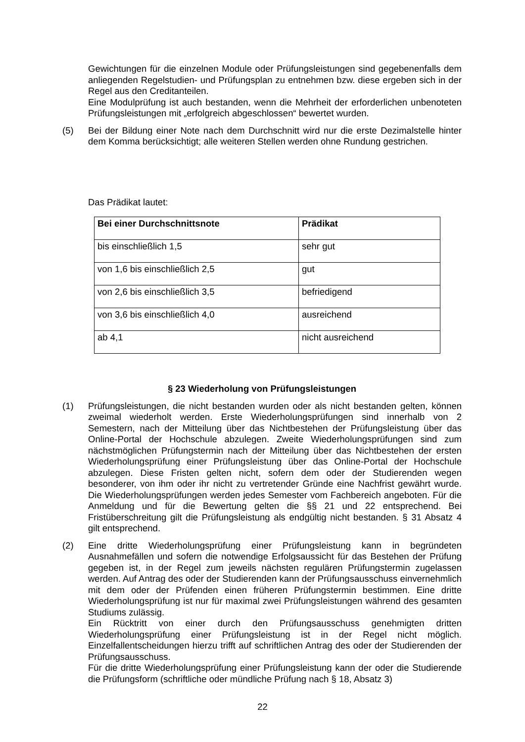Gewichtungen für die einzelnen Module oder Prüfungsleistungen sind gegebenenfalls dem anliegenden Regelstudien- und Prüfungsplan zu entnehmen bzw. diese ergeben sich in der Regel aus den Creditanteilen.
Eine Modulprüfung ist auch bestanden, wenn die Mehrheit der erforderlichen unbenoteten Prüfungsleistungen mit „erfolgreich abgeschlossen“ bewertet wurden.
(5) Bei der Bildung einer Note nach dem Durchschnitt wird nur die erste Dezimalstelle hinter dem Komma berücksichtigt; alle weiteren Stellen werden ohne Rundung gestrichen.
Das Prädikat lautet:
| Bei einer Durchschnittsnote | Prädikat |
| --- | --- |
| bis einschließlich 1,5 | sehr gut |
| von 1,6 bis einschließlich 2,5 | gut |
| von 2,6 bis einschließlich 3,5 | befriedigend |
| von 3,6 bis einschließlich 4,0 | ausreichend |
| ab 4,1 | nicht ausreichend |
§ 23 Wiederholung von Prüfungsleistungen
(1) Prüfungsleistungen, die nicht bestanden wurden oder als nicht bestanden gelten, können zweimal wiederholt werden. Erste Wiederholungsprüfungen sind innerhalb von 2 Semestern, nach der Mitteilung über das Nichtbestehen der Prüfungsleistung über das Online-Portal der Hochschule abzulegen. Zweite Wiederholungsprüfungen sind zum nächstmöglichen Prüfungstermin nach der Mitteilung über das Nichtbestehen der ersten Wiederholungsprüfung einer Prüfungsleistung über das Online-Portal der Hochschule abzulegen. Diese Fristen gelten nicht, sofern dem oder der Studierenden wegen besonderer, von ihm oder ihr nicht zu vertretender Gründe eine Nachfrist gewährt wurde. Die Wiederholungsprüfungen werden jedes Semester vom Fachbereich angeboten. Für die Anmeldung und für die Bewertung gelten die §§ 21 und 22 entsprechend. Bei Fristüberschreitung gilt die Prüfungsleistung als endgültig nicht bestanden. § 31 Absatz 4 gilt entsprechend.
(2) Eine dritte Wiederholungsprüfung einer Prüfungsleistung kann in begründeten Ausnahmefällen und sofern die notwendige Erfolgsaussicht für das Bestehen der Prüfung gegeben ist, in der Regel zum jeweils nächsten regulären Prüfungstermin zugelassen werden. Auf Antrag des oder der Studierenden kann der Prüfungsausschuss einvernehmlich mit dem oder der Prüfenden einen früheren Prüfungstermin bestimmen. Eine dritte Wiederholungsprüfung ist nur für maximal zwei Prüfungsleistungen während des gesamten Studiums zulässig.
Ein Rücktritt von einer durch den Prüfungsausschuss genehmigten dritten Wiederholungsprüfung einer Prüfungsleistung ist in der Regel nicht möglich. Einzelfallentscheidungen hierzu trifft auf schriftlichen Antrag des oder der Studierenden der Prüfungsausschuss.
Für die dritte Wiederholungsprüfung einer Prüfungsleistung kann der oder die Studierende die Prüfungsform (schriftliche oder mündliche Prüfung nach § 18, Absatz 3)
22